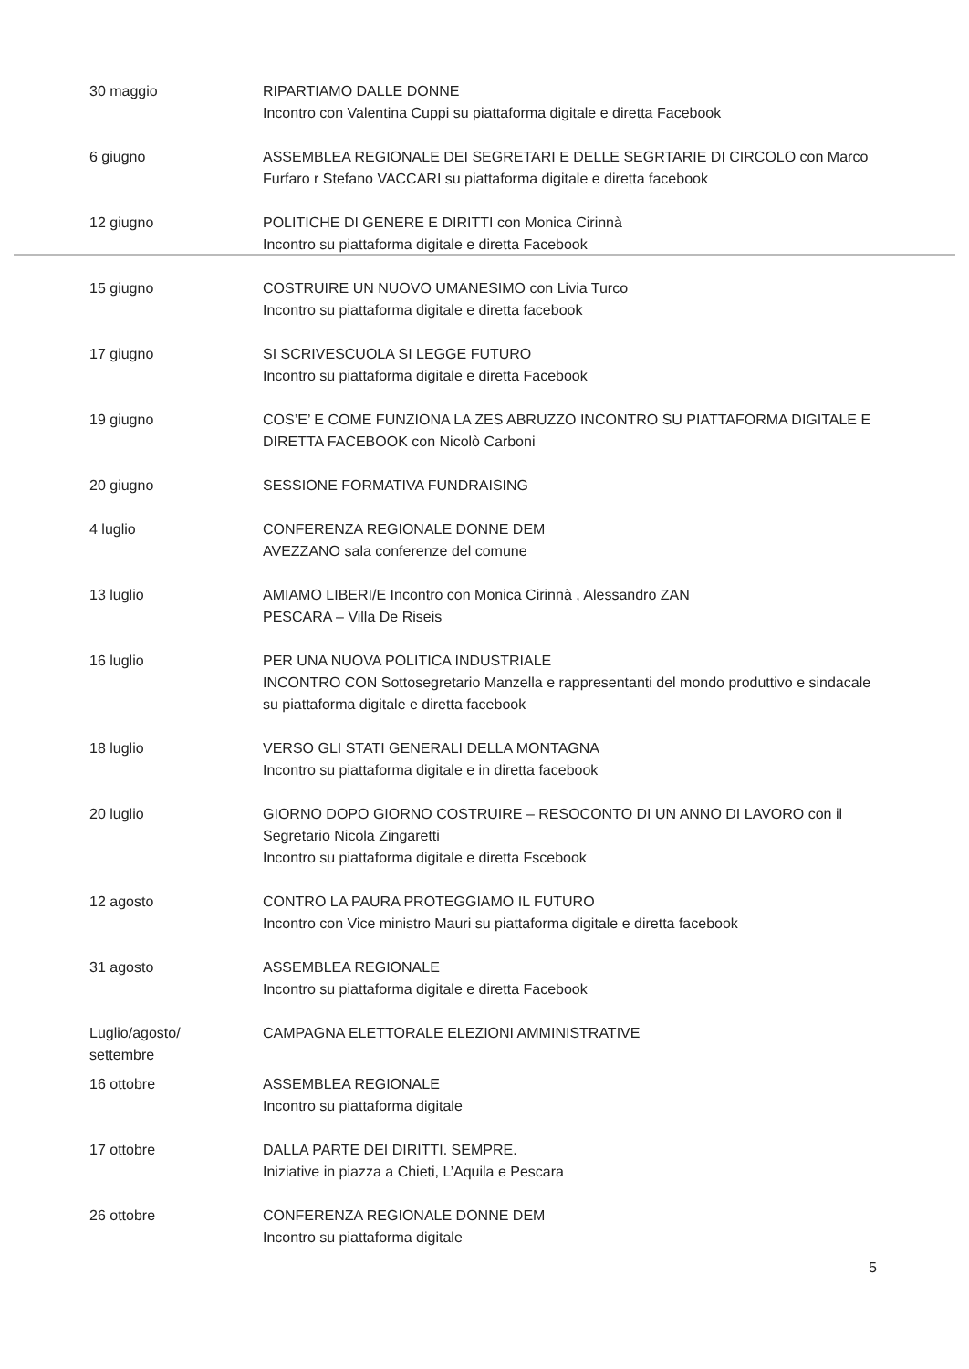| 30 maggio | RIPARTIAMO DALLE DONNE Incontro con Valentina Cuppi su piattaforma digitale e diretta Facebook |
| 6 giugno | ASSEMBLEA REGIONALE DEI SEGRETARI E DELLE SEGRTARIE DI CIRCOLO con Marco Furfaro r Stefano VACCARI su piattaforma digitale e diretta facebook |
| 12 giugno | POLITICHE DI GENERE E DIRITTI con Monica Cirinnà Incontro su piattaforma digitale e diretta Facebook |
| 15 giugno | COSTRUIRE UN NUOVO UMANESIMO con Livia Turco Incontro su piattaforma digitale e diretta facebook |
| 17 giugno | SI SCRIVESCUOLA SI LEGGE FUTURO Incontro su piattaforma digitale e diretta Facebook |
| 19 giugno | COS’E’ E COME FUNZIONA LA ZES ABRUZZO INCONTRO SU PIATTAFORMA DIGITALE E DIRETTA FACEBOOK con Nicolò Carboni |
| 20 giugno | SESSIONE FORMATIVA FUNDRAISING |
| 4 luglio | CONFERENZA REGIONALE DONNE DEM AVEZZANO sala conferenze del comune |
| 13 luglio | AMIAMO LIBERI/E Incontro con Monica Cirinnà , Alessandro ZAN PESCARA – Villa De Riseis |
| 16 luglio | PER UNA NUOVA POLITICA INDUSTRIALE INCONTRO CON Sottosegretario Manzella e rappresentanti del mondo produttivo e sindacale su piattaforma digitale e diretta facebook |
| 18 luglio | VERSO GLI STATI GENERALI DELLA MONTAGNA Incontro su piattaforma digitale e in diretta facebook |
| 20 luglio | GIORNO DOPO GIORNO COSTRUIRE – RESOCONTO DI UN ANNO DI LAVORO con il Segretario Nicola Zingaretti Incontro su piattaforma digitale e diretta Fscebook |
| 12 agosto | CONTRO LA PAURA PROTEGGIAMO IL FUTURO Incontro con Vice ministro Mauri su piattaforma digitale e diretta facebook |
| 31 agosto | ASSEMBLEA REGIONALE Incontro su piattaforma digitale e diretta Facebook |
| Luglio/agosto/ settembre | CAMPAGNA ELETTORALE ELEZIONI AMMINISTRATIVE |
| 16 ottobre | ASSEMBLEA REGIONALE Incontro su piattaforma digitale |
| 17 ottobre | DALLA PARTE DEI DIRITTI. SEMPRE. Iniziative in piazza a Chieti, L’Aquila e Pescara |
| 26 ottobre | CONFERENZA REGIONALE DONNE DEM Incontro su piattaforma digitale |
5